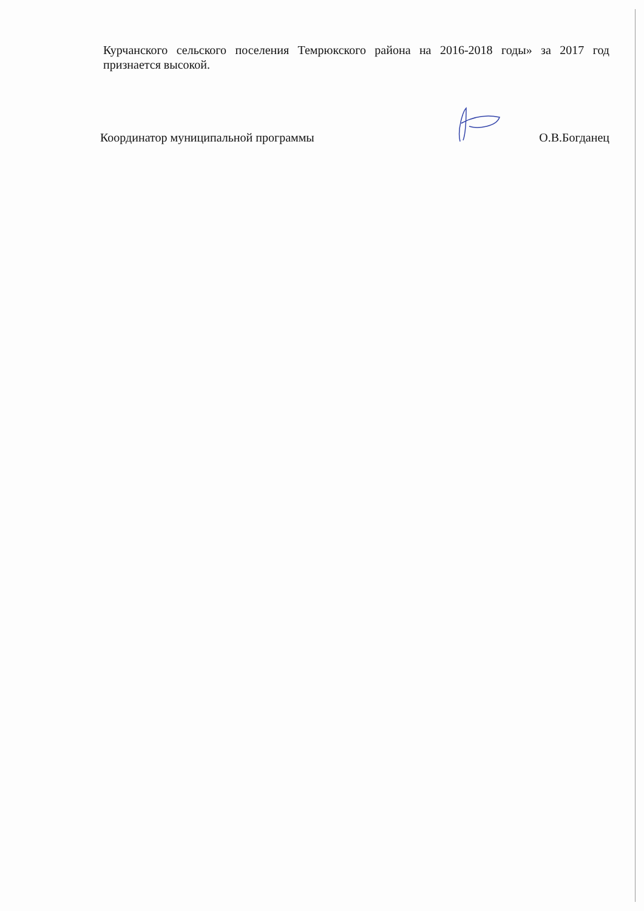Курчанского сельского поселения Темрюкского района на 2016-2018 годы» за 2017 год признается высокой.
Координатор муниципальной программы О.В.Богданец